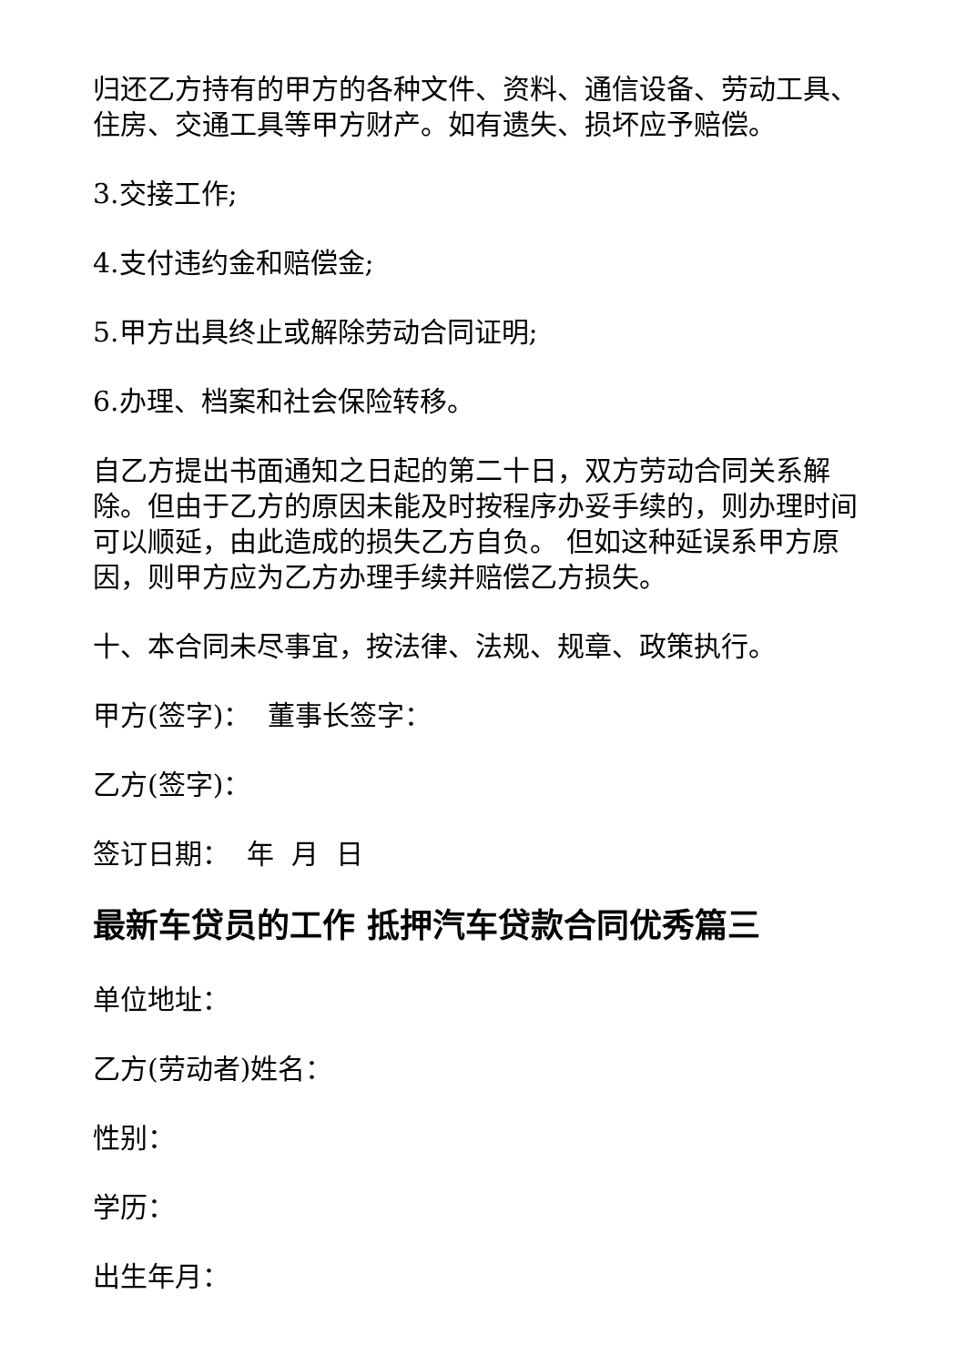归还乙方持有的甲方的各种文件、资料、通信设备、劳动工具、住房、交通工具等甲方财产。如有遗失、损坏应予赔偿。
3.交接工作;
4.支付违约金和赔偿金;
5.甲方出具终止或解除劳动合同证明;
6.办理、档案和社会保险转移。
自乙方提出书面通知之日起的第二十日，双方劳动合同关系解除。但由于乙方的原因未能及时按程序办妥手续的，则办理时间可以顺延，由此造成的损失乙方自负。 但如这种延误系甲方原因，则甲方应为乙方办理手续并赔偿乙方损失。
十、本合同未尽事宜，按法律、法规、规章、政策执行。
甲方(签字)： 董事长签字：
乙方(签字)：
签订日期： 年 月 日
最新车贷员的工作 抵押汽车贷款合同优秀篇三
单位地址：
乙方(劳动者)姓名：
性别：
学历：
出生年月：